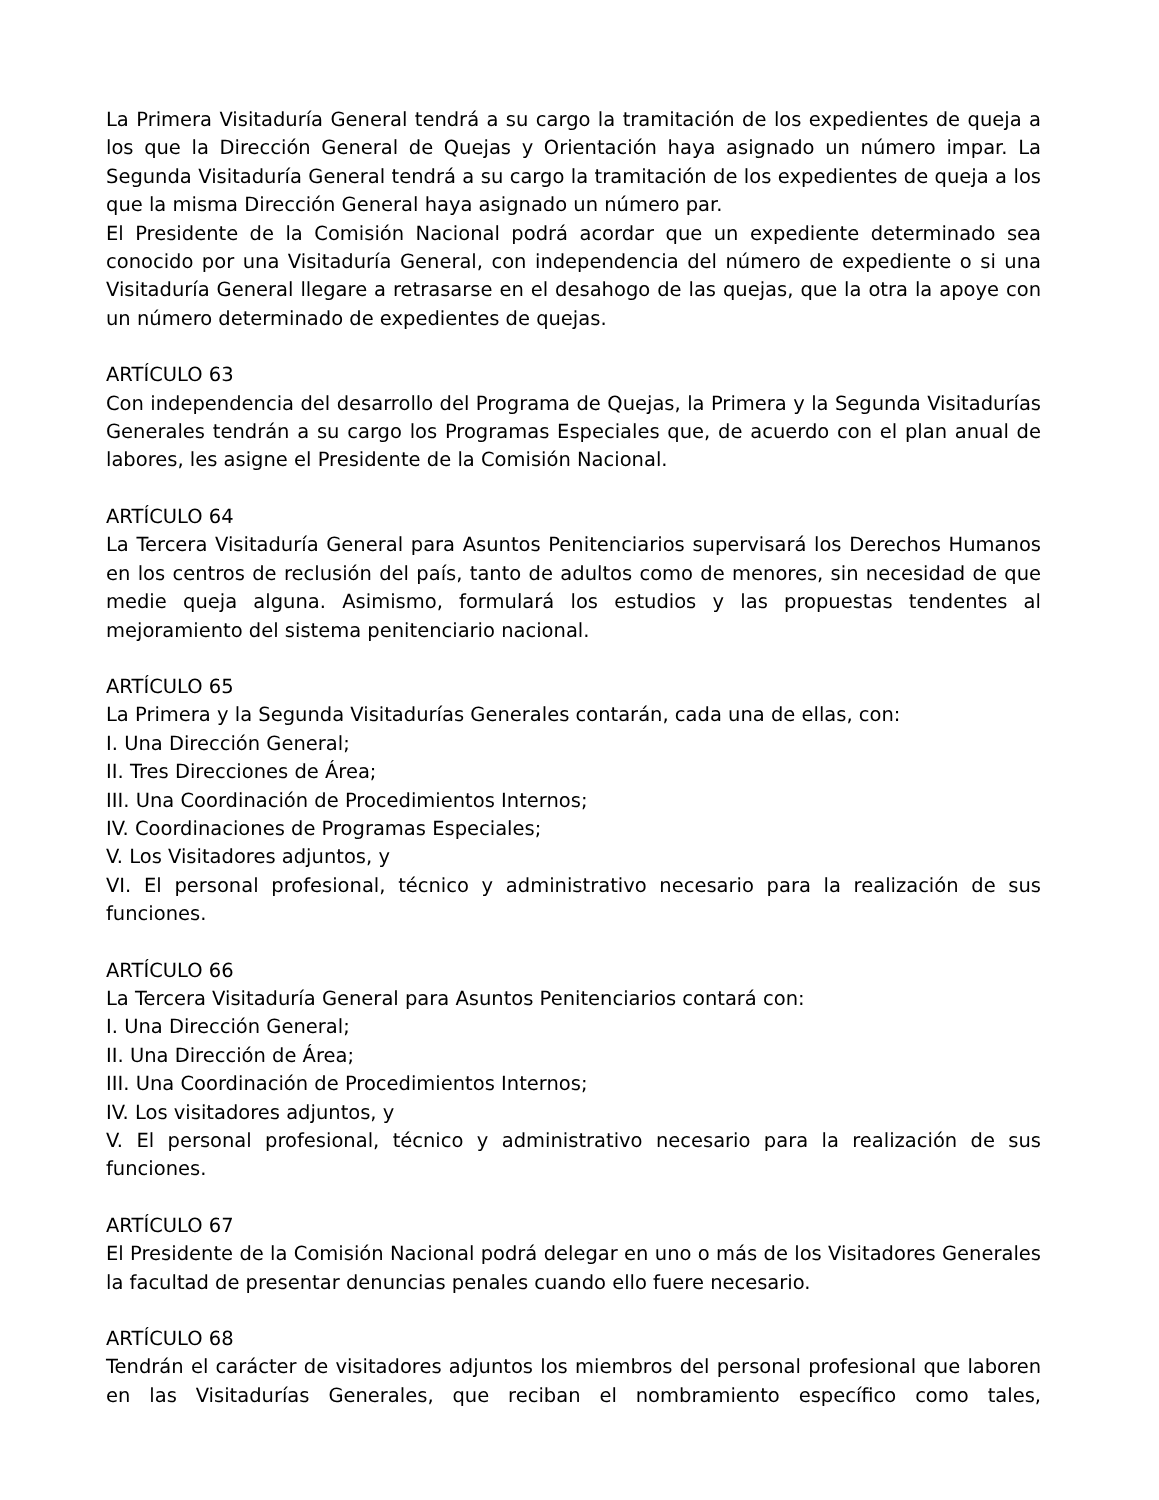La Primera Visitaduría General tendrá a su cargo la tramitación de los expedientes de queja a los que la Dirección General de Quejas y Orientación haya asignado un número impar. La Segunda Visitaduría General tendrá a su cargo la tramitación de los expedientes de queja a los que la misma Dirección General haya asignado un número par.
El Presidente de la Comisión Nacional podrá acordar que un expediente determinado sea conocido por una Visitaduría General, con independencia del número de expediente o si una Visitaduría General llegare a retrasarse en el desahogo de las quejas, que la otra la apoye con un número determinado de expedientes de quejas.
ARTÍCULO 63
Con independencia del desarrollo del Programa de Quejas, la Primera y la Segunda Visitadurías Generales tendrán a su cargo los Programas Especiales que, de acuerdo con el plan anual de labores, les asigne el Presidente de la Comisión Nacional.
ARTÍCULO 64
La Tercera Visitaduría General para Asuntos Penitenciarios supervisará los Derechos Humanos en los centros de reclusión del país, tanto de adultos como de menores, sin necesidad de que medie queja alguna. Asimismo, formulará los estudios y las propuestas tendentes al mejoramiento del sistema penitenciario nacional.
ARTÍCULO 65
La Primera y la Segunda Visitadurías Generales contarán, cada una de ellas, con:
I. Una Dirección General;
II. Tres Direcciones de Área;
III. Una Coordinación de Procedimientos Internos;
IV. Coordinaciones de Programas Especiales;
V. Los Visitadores adjuntos, y
VI. El personal profesional, técnico y administrativo necesario para la realización de sus funciones.
ARTÍCULO 66
La Tercera Visitaduría General para Asuntos Penitenciarios contará con:
I. Una Dirección General;
II. Una Dirección de Área;
III. Una Coordinación de Procedimientos Internos;
IV. Los visitadores adjuntos, y
V. El personal profesional, técnico y administrativo necesario para la realización de sus funciones.
ARTÍCULO 67
El Presidente de la Comisión Nacional podrá delegar en uno o más de los Visitadores Generales la facultad de presentar denuncias penales cuando ello fuere necesario.
ARTÍCULO 68
Tendrán el carácter de visitadores adjuntos los miembros del personal profesional que laboren en las Visitadurías Generales, que reciban el nombramiento específico como tales,